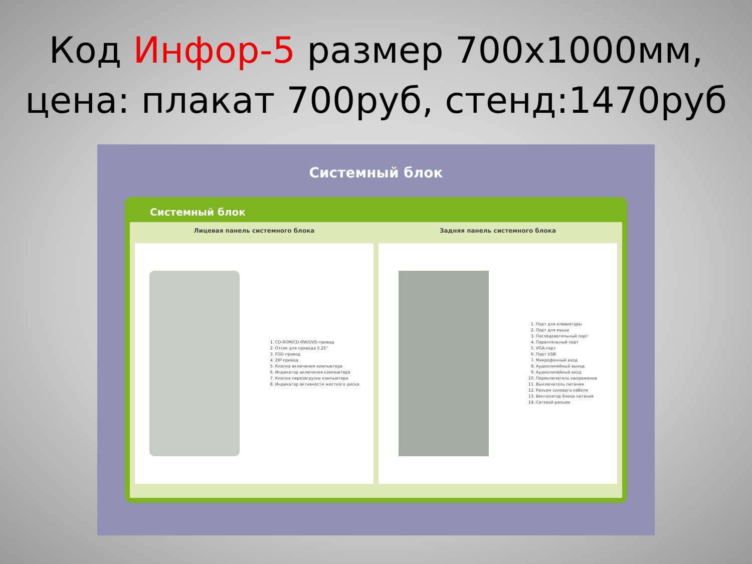Код Инфор-5 размер 700х1000мм,
цена: плакат 700руб, стенд:1470руб
Системный блок
Системный блок
Лицевая панель системного блока
1. CD-ROM/CD-RW/DVD-привод
2. Отсек для привода 5,25"
3. FDD-привод
4. ZIP-привод
5. Кнопка включения компьютера
6. Индикатор включения компьютера
7. Кнопка перезагрузки компьютера
8. Индикатор активности жесткого диска
Задняя панель системного блока
1. Порт для клавиатуры
2. Порт для мыши
3. Последовательный порт
4. Параллельный порт
5. VGA-порт
6. Порт USB
7. Микрофонный вход
8. Аудиолинейный выход
9. Аудиолинейный вход
10. Переключатель напряжения
11. Выключатель питания
12. Разъем силового кабеля
13. Вентилятор блока питания
14. Сетевой разъем